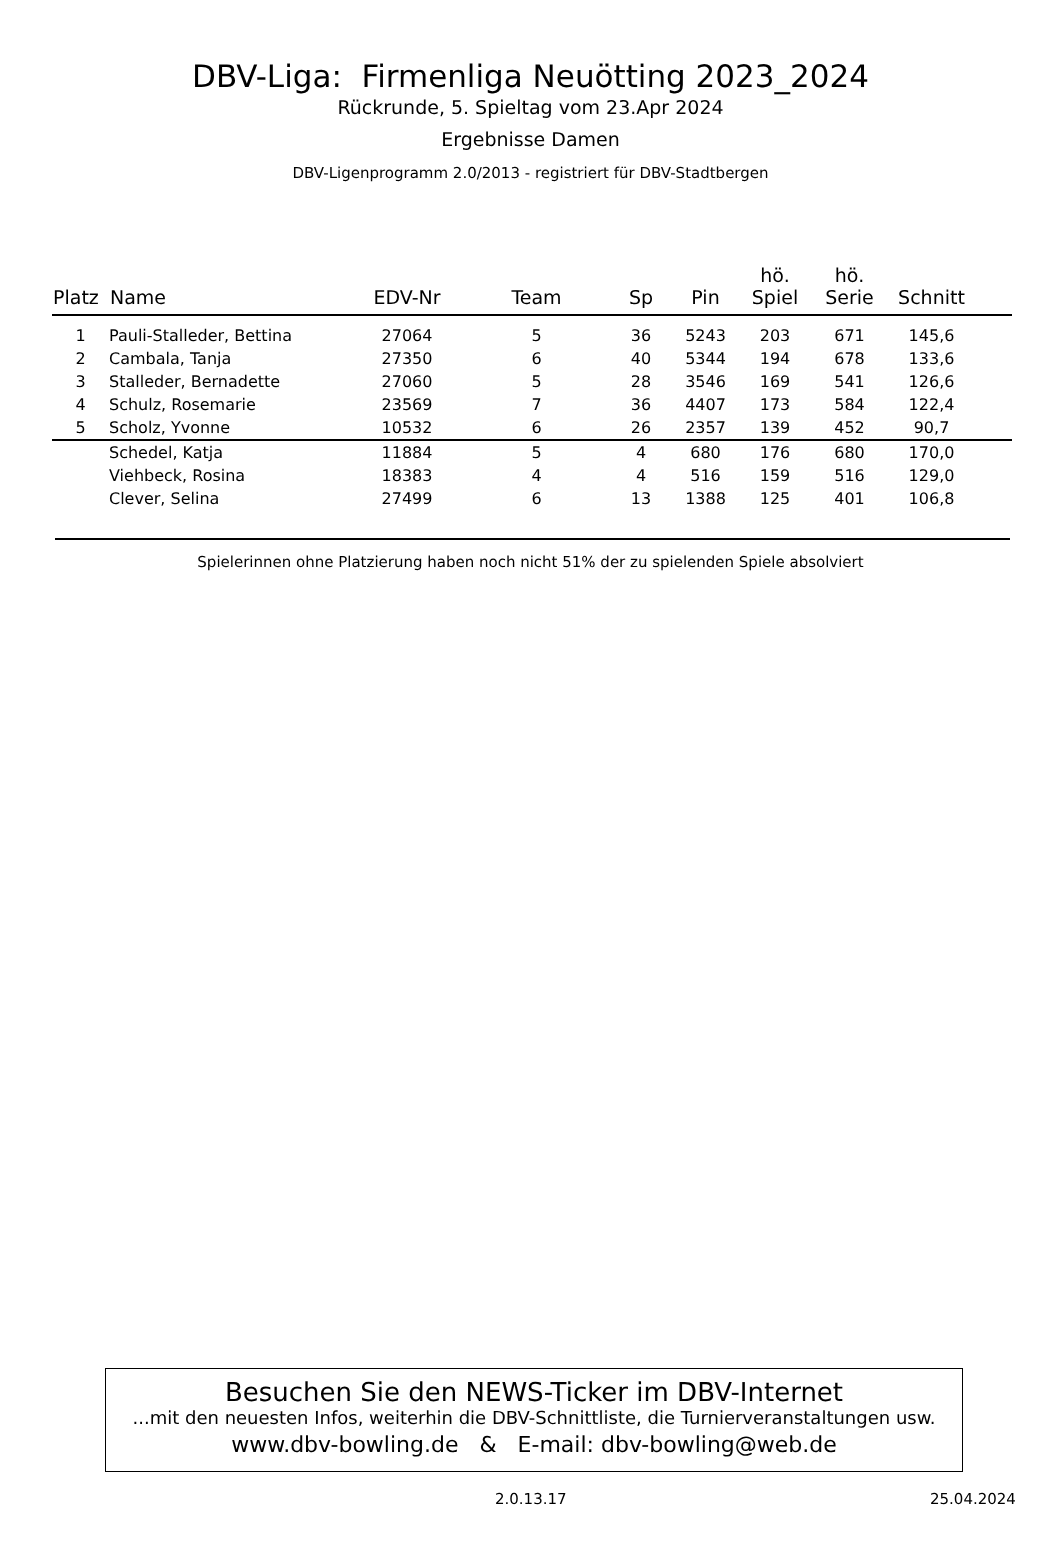DBV-Liga: Firmenliga Neuötting 2023_2024
Rückrunde, 5. Spieltag vom 23.Apr 2024
Ergebnisse Damen
DBV-Ligenprogramm 2.0/2013 - registriert für DBV-Stadtbergen
| Platz | Name | EDV-Nr | Team | Sp | Pin | hö. Spiel | hö. Serie | Schnitt | |
| --- | --- | --- | --- | --- | --- | --- | --- | --- | --- |
| 1 | Pauli-Stalleder, Bettina | 27064 | 5 | 36 | 5243 | 203 | 671 | 145,6 | |
| 2 | Cambala, Tanja | 27350 | 6 | 40 | 5344 | 194 | 678 | 133,6 | |
| 3 | Stalleder, Bernadette | 27060 | 5 | 28 | 3546 | 169 | 541 | 126,6 | |
| 4 | Schulz, Rosemarie | 23569 | 7 | 36 | 4407 | 173 | 584 | 122,4 | |
| 5 | Scholz, Yvonne | 10532 | 6 | 26 | 2357 | 139 | 452 | 90,7 | |
| | Schedel, Katja | 11884 | 5 | 4 | 680 | 176 | 680 | 170,0 | |
| | Viehbeck, Rosina | 18383 | 4 | 4 | 516 | 159 | 516 | 129,0 | |
| | Clever, Selina | 27499 | 6 | 13 | 1388 | 125 | 401 | 106,8 | |
Spielerinnen ohne Platzierung haben noch nicht 51% der zu spielenden Spiele absolviert
Besuchen Sie den NEWS-Ticker im DBV-Internet
...mit den neuesten Infos, weiterhin die DBV-Schnittliste, die Turnierveranstaltungen usw.
www.dbv-bowling.de & E-mail: dbv-bowling@web.de
2.0.13.17 25.04.2024